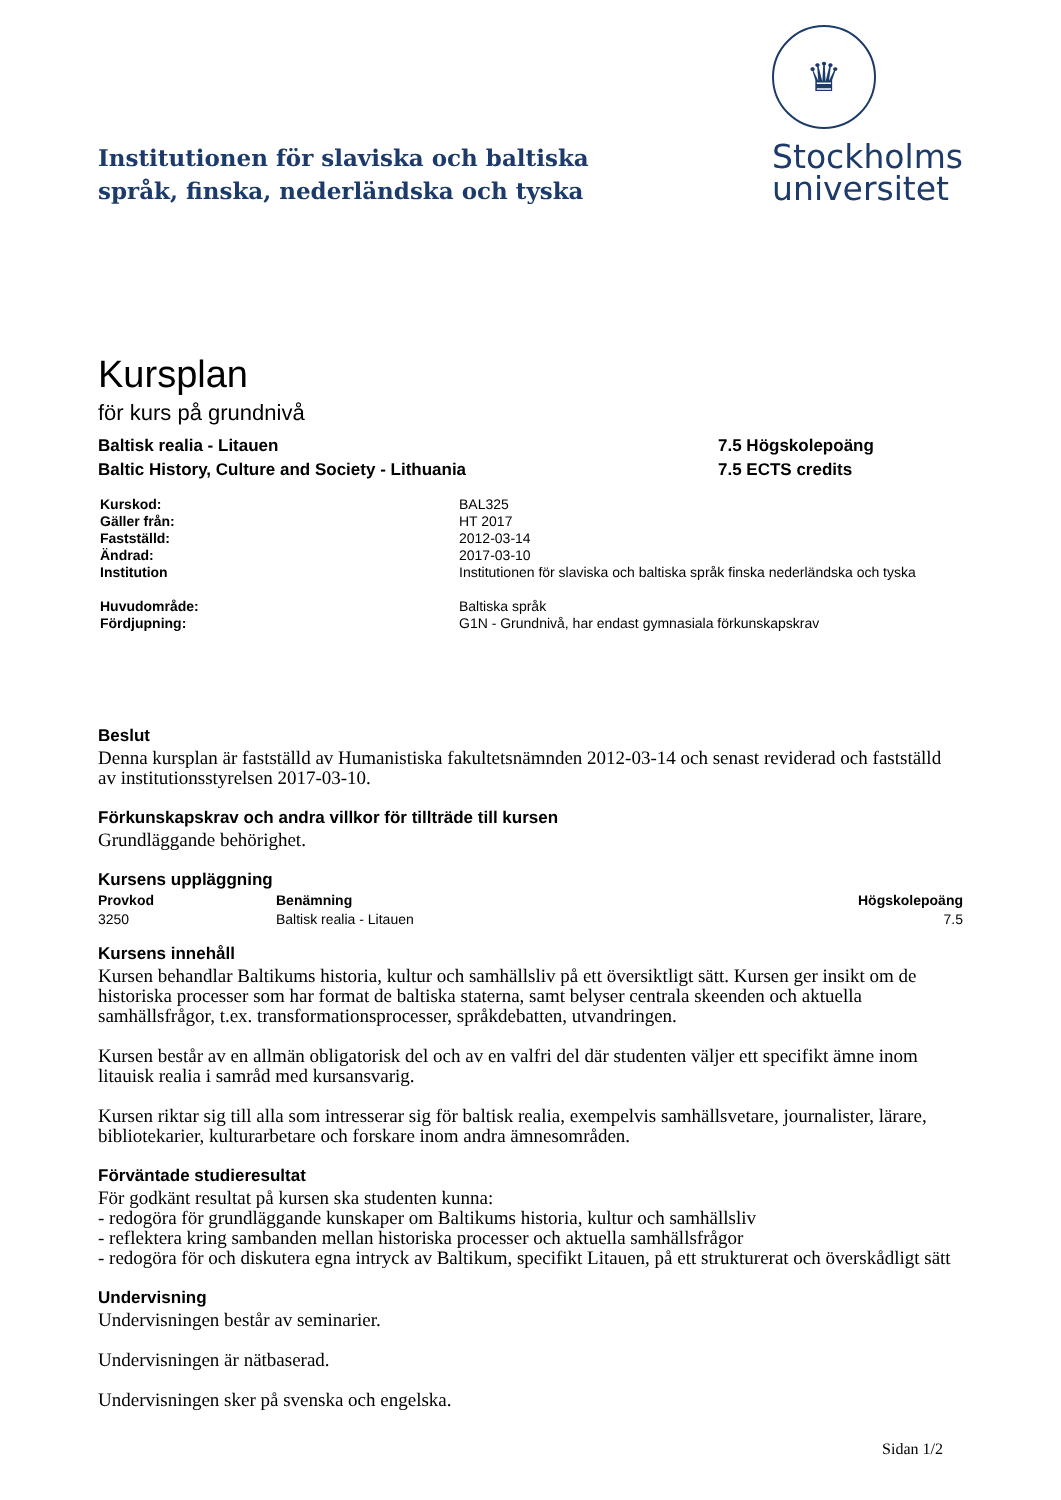Institutionen för slaviska och baltiska
språk, finska, nederländska och tyska
♛
Stockholms
universitet
Kursplan
för kurs på grundnivå
Baltisk realia - Litauen
Baltic History, Culture and Society - Lithuania
7.5 Högskolepoäng
7.5 ECTS credits
| Kurskod: | BAL325 |
| Gäller från: | HT 2017 |
| Fastställd: | 2012-03-14 |
| Ändrad: | 2017-03-10 |
| Institution | Institutionen för slaviska och baltiska språk finska nederländska och tyska |
| Huvudområde: | Baltiska språk |
| Fördjupning: | G1N - Grundnivå, har endast gymnasiala förkunskapskrav |
Beslut
Denna kursplan är fastställd av Humanistiska fakultetsnämnden 2012-03-14 och senast reviderad och fastställd av institutionsstyrelsen 2017-03-10.
Förkunskapskrav och andra villkor för tillträde till kursen
Grundläggande behörighet.
Kursens uppläggning
| Provkod | Benämning | Högskolepoäng |
| --- | --- | --- |
| 3250 | Baltisk realia - Litauen | 7.5 |
Kursens innehåll
Kursen behandlar Baltikums historia, kultur och samhällsliv på ett översiktligt sätt. Kursen ger insikt om de historiska processer som har format de baltiska staterna, samt belyser centrala skeenden och aktuella samhällsfrågor, t.ex. transformationsprocesser, språkdebatten, utvandringen.
Kursen består av en allmän obligatorisk del och av en valfri del där studenten väljer ett specifikt ämne inom litauisk realia i samråd med kursansvarig.
Kursen riktar sig till alla som intresserar sig för baltisk realia, exempelvis samhällsvetare, journalister, lärare, bibliotekarier, kulturarbetare och forskare inom andra ämnesområden.
Förväntade studieresultat
För godkänt resultat på kursen ska studenten kunna:
- redogöra för grundläggande kunskaper om Baltikums historia, kultur och samhällsliv
- reflektera kring sambanden mellan historiska processer och aktuella samhällsfrågor
- redogöra för och diskutera egna intryck av Baltikum, specifikt Litauen, på ett strukturerat och överskådligt sätt
Undervisning
Undervisningen består av seminarier.
Undervisningen är nätbaserad.
Undervisningen sker på svenska och engelska.
Sidan 1/2